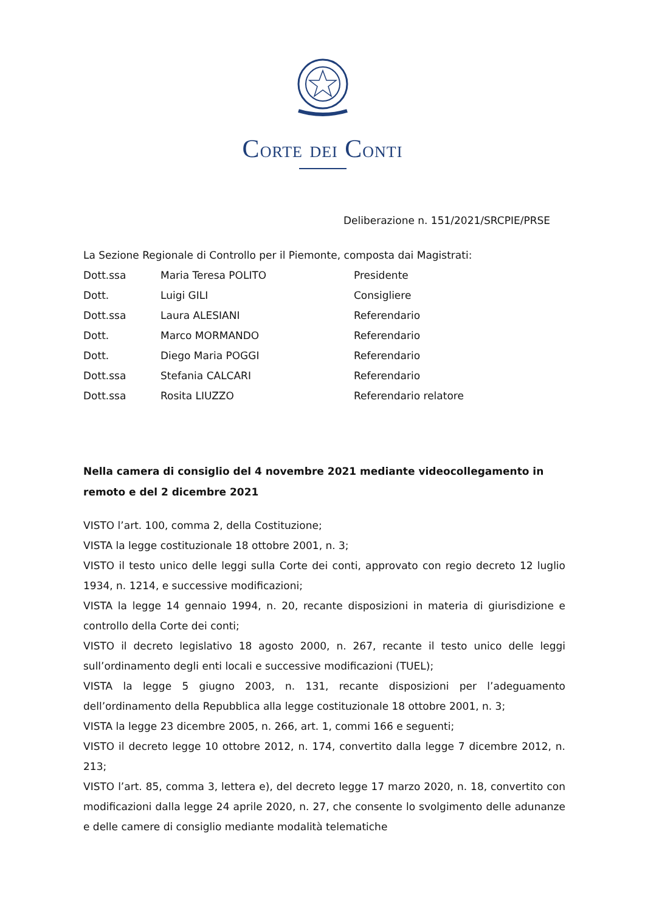CORTE DEI CONTI
Deliberazione n. 151/2021/SRCPIE/PRSE
La Sezione Regionale di Controllo per il Piemonte, composta dai Magistrati:
| Dott.ssa | Maria Teresa POLITO | Presidente |
| Dott. | Luigi GILI | Consigliere |
| Dott.ssa | Laura ALESIANI | Referendario |
| Dott. | Marco MORMANDO | Referendario |
| Dott. | Diego Maria POGGI | Referendario |
| Dott.ssa | Stefania CALCARI | Referendario |
| Dott.ssa | Rosita LIUZZO | Referendario relatore |
Nella camera di consiglio del 4 novembre 2021 mediante videocollegamento in remoto e del 2 dicembre 2021
VISTO l’art. 100, comma 2, della Costituzione;
VISTA la legge costituzionale 18 ottobre 2001, n. 3;
VISTO il testo unico delle leggi sulla Corte dei conti, approvato con regio decreto 12 luglio 1934, n. 1214, e successive modificazioni;
VISTA la legge 14 gennaio 1994, n. 20, recante disposizioni in materia di giurisdizione e controllo della Corte dei conti;
VISTO il decreto legislativo 18 agosto 2000, n. 267, recante il testo unico delle leggi sull’ordinamento degli enti locali e successive modificazioni (TUEL);
VISTA la legge 5 giugno 2003, n. 131, recante disposizioni per l’adeguamento dell’ordinamento della Repubblica alla legge costituzionale 18 ottobre 2001, n. 3;
VISTA la legge 23 dicembre 2005, n. 266, art. 1, commi 166 e seguenti;
VISTO il decreto legge 10 ottobre 2012, n. 174, convertito dalla legge 7 dicembre 2012, n. 213;
VISTO l’art. 85, comma 3, lettera e), del decreto legge 17 marzo 2020, n. 18, convertito con modificazioni dalla legge 24 aprile 2020, n. 27, che consente lo svolgimento delle adunanze e delle camere di consiglio mediante modalità telematiche